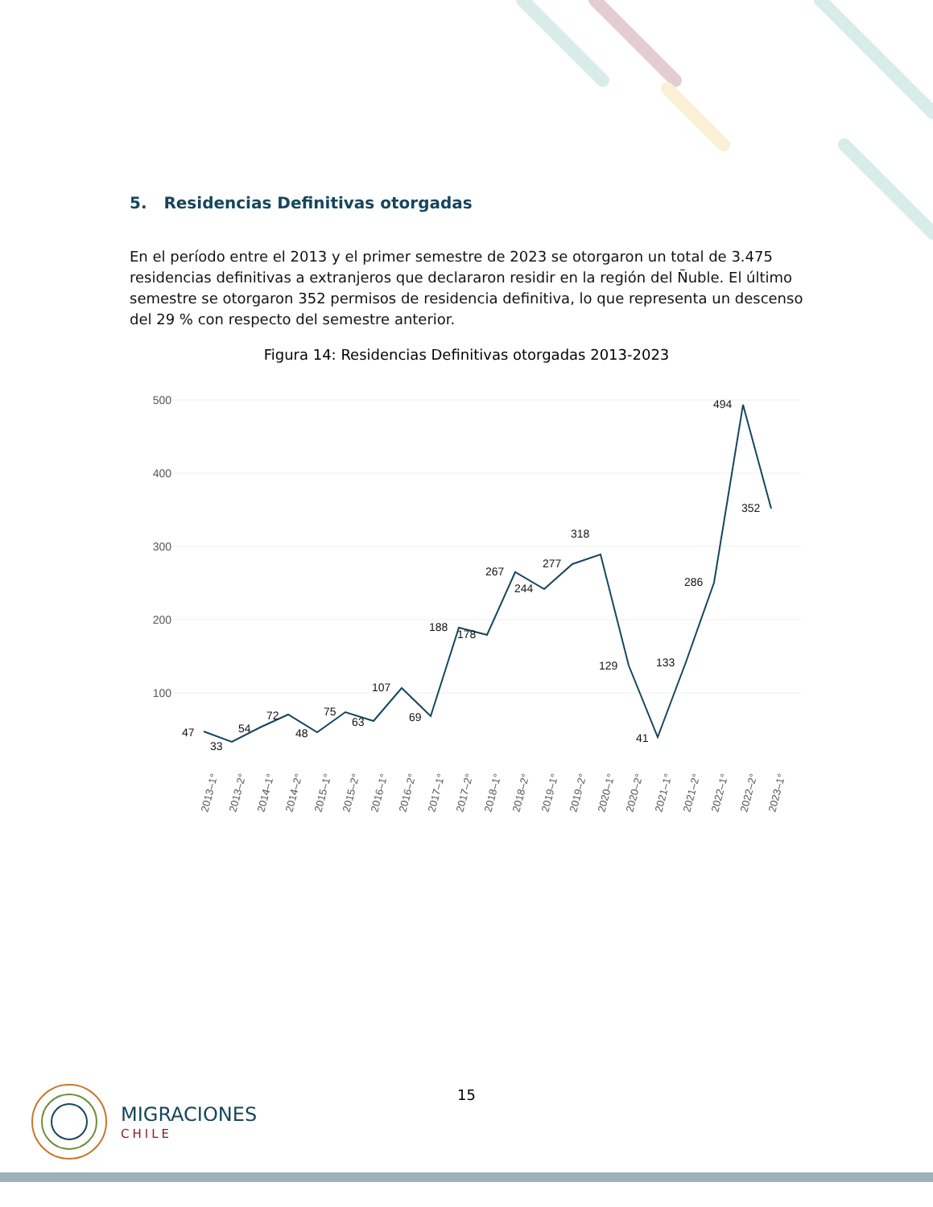5. Residencias Definitivas otorgadas
En el período entre el 2013 y el primer semestre de 2023 se otorgaron un total de 3.475 residencias definitivas a extranjeros que declararon residir en la región del Ñuble. El último semestre se otorgaron 352 permisos de residencia definitiva, lo que representa un descenso del 29 % con respecto del semestre anterior.
Figura 14: Residencias Definitivas otorgadas 2013-2023
500
400
300
200
100
47
33
54
72
48
75
63
107
69
188
178
267
244
277
318
129
41
133
286
494
352
2013–1°
2013–2°
2014–1°
2014–2°
2015–1°
2015–2°
2016–1°
2016–2°
2017–1°
2017–2°
2018–1°
2018–2°
2019–1°
2019–2°
2020–1°
2020–2°
2021–1°
2021–2°
2022–1°
2022–2°
2023–1°
15
MIGRACIONES
CHILE